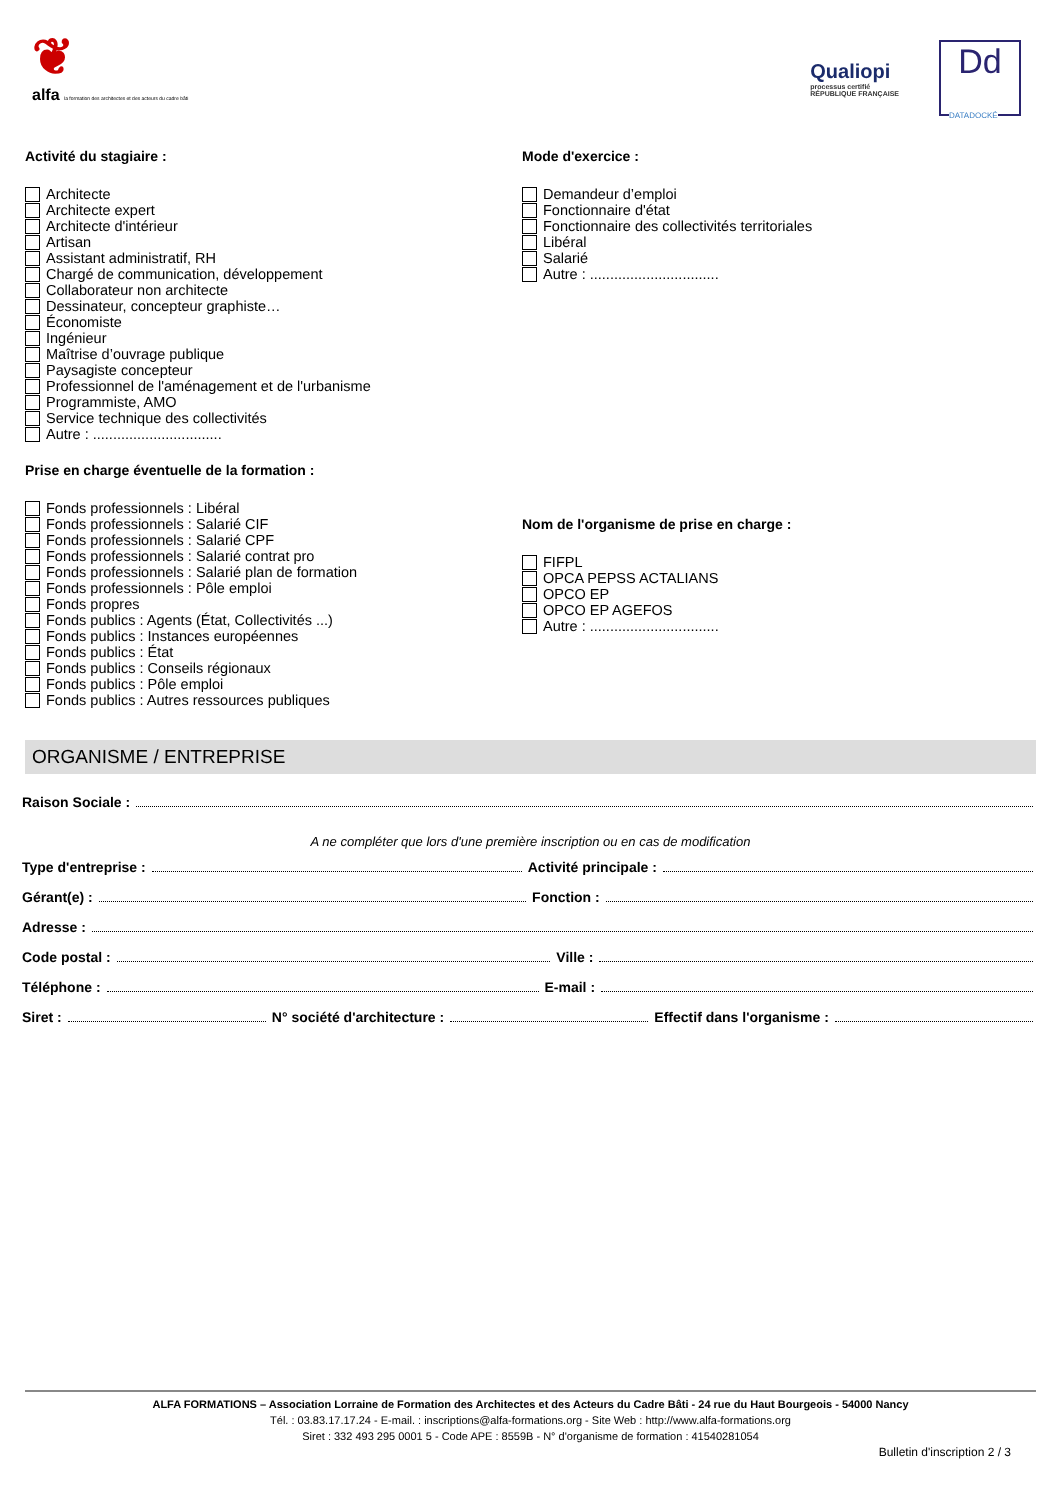❦
alfa la formation des architectes et des acteurs du cadre bâti
Qualiopi
processus certifié
RÉPUBLIQUE FRANÇAISE
Dd
DATADOCKÉ
Activité du stagiaire :
Architecte
Architecte expert
Architecte d'intérieur
Artisan
Assistant administratif, RH
Chargé de communication, développement
Collaborateur non architecte
Dessinateur, concepteur graphiste…
Économiste
Ingénieur
Maîtrise d’ouvrage publique
Paysagiste concepteur
Professionnel de l'aménagement et de l'urbanisme
Programmiste, AMO
Service technique des collectivités
Autre : ................................
Prise en charge éventuelle de la formation :
Fonds professionnels : Libéral
Fonds professionnels : Salarié CIF
Fonds professionnels : Salarié CPF
Fonds professionnels : Salarié contrat pro
Fonds professionnels : Salarié plan de formation
Fonds professionnels : Pôle emploi
Fonds propres
Fonds publics : Agents (État, Collectivités ...)
Fonds publics : Instances européennes
Fonds publics : État
Fonds publics : Conseils régionaux
Fonds publics : Pôle emploi
Fonds publics : Autres ressources publiques
Mode d'exercice :
Demandeur d’emploi
Fonctionnaire d'état
Fonctionnaire des collectivités territoriales
Libéral
Salarié
Autre : ................................
Nom de l'organisme de prise en charge :
FIFPL
OPCA PEPSS ACTALIANS
OPCO EP
OPCO EP AGEFOS
Autre : ................................
ORGANISME / ENTREPRISE
Raison Sociale :
A ne compléter que lors d'une première inscription ou en cas de modification
Type d'entreprise : Activité principale :
Gérant(e) : Fonction :
Adresse :
Code postal : Ville :
Téléphone : E-mail :
Siret : N° société d'architecture : Effectif dans l'organisme :
ALFA FORMATIONS – Association Lorraine de Formation des Architectes et des Acteurs du Cadre Bâti - 24 rue du Haut Bourgeois - 54000 Nancy
Tél. : 03.83.17.17.24 - E-mail. : inscriptions@alfa-formations.org - Site Web : http://www.alfa-formations.org
Siret : 332 493 295 0001 5 - Code APE : 8559B - N° d'organisme de formation : 41540281054
Bulletin d'inscription 2 / 3